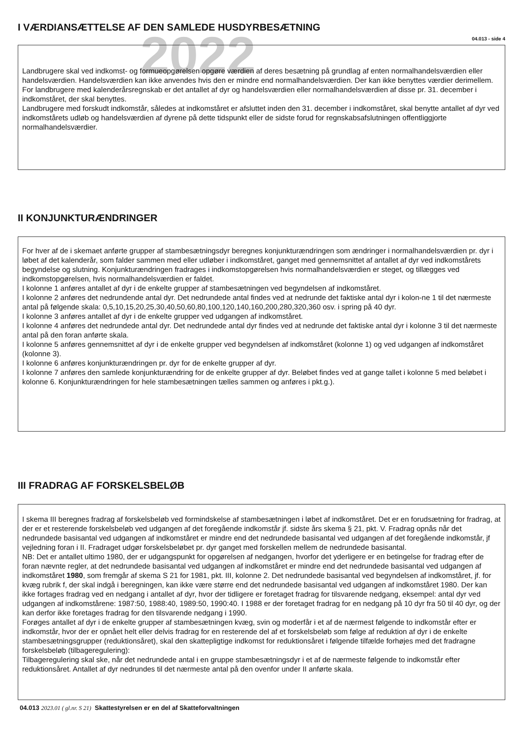2022
I VÆRDIANSÆTTELSE AF DEN SAMLEDE HUSDYRBESÆTNING
04.013 - side 4
Landbrugere skal ved indkomst- og formueopgørelsen opgøre værdien af deres besætning på grundlag af enten normalhandelsværdien eller handelsværdien. Handelsværdien kan ikke anvendes hvis den er mindre end normalhandelsværdien. Der kan ikke benyttes værdier derimellem.
For landbrugere med kalenderårsregnskab er det antallet af dyr og handelsværdien eller normalhandelsværdien af disse pr. 31. december i indkomståret, der skal benyttes.
Landbrugere med forskudt indkomstår, således at indkomståret er afsluttet inden den 31. december i indkomståret, skal benytte antallet af dyr ved indkomstårets udløb og handelsværdien af dyrene på dette tidspunkt eller de sidste forud for regnskabsafslutningen offentliggjorte normalhandelsværdier.
II KONJUNKTURÆNDRINGER
For hver af de i skemaet anførte grupper af stambesætningsdyr beregnes konjunkturændringen som ændringer i normalhandelsværdien pr. dyr i løbet af det kalenderår, som falder sammen med eller udløber i indkomståret, ganget med gennemsnittet af antallet af dyr ved indkomstårets begyndelse og slutning. Konjunkturændringen fradrages i indkomstopgørelsen hvis normalhandelsværdien er steget, og tillægges ved indkomstopgørelsen, hvis normalhandelsværdien er faldet.
I kolonne 1 anføres antallet af dyr i de enkelte grupper af stambesætningen ved begyndelsen af indkomståret.
I kolonne 2 anføres det nedrundende antal dyr. Det nedrundede antal findes ved at nedrunde det faktiske antal dyr i kolon-ne 1 til det nærmeste antal på følgende skala: 0,5,10,15,20,25,30,40,50,60,80,100,120,140,160,200,280,320,360 osv. i spring på 40 dyr.
I kolonne 3 anføres antallet af dyr i de enkelte grupper ved udgangen af indkomståret.
I kolonne 4 anføres det nedrundede antal dyr. Det nedrundede antal dyr findes ved at nedrunde det faktiske antal dyr i kolonne 3 til det nærmeste antal på den foran anførte skala.
I kolonne 5 anføres gennemsnittet af dyr i de enkelte grupper ved begyndelsen af indkomståret (kolonne 1) og ved udgangen af indkomståret (kolonne 3).
I kolonne 6 anføres konjunkturændringen pr. dyr for de enkelte grupper af dyr.
I kolonne 7 anføres den samlede konjunkturændring for de enkelte grupper af dyr. Beløbet findes ved at gange tallet i kolonne 5 med beløbet i kolonne 6. Konjunkturændringen for hele stambesætningen tælles sammen og anføres i pkt.g.).
III FRADRAG AF FORSKELSBELØB
I skema III beregnes fradrag af forskelsbeløb ved formindskelse af stambesætningen i løbet af indkomståret. Det er en forudsætning for fradrag, at der er et resterende forskelsbeløb ved udgangen af det foregående indkomstår jf. sidste års skema § 21, pkt. V. Fradrag opnås når det nedrundede basisantal ved udgangen af indkomståret er mindre end det nedrundede basisantal ved udgangen af det foregående indkomstår, jf vejledning foran i II. Fradraget udgør forskelsbeløbet pr. dyr ganget med forskellen mellem de nedrundede basisantal.
NB: Det er antallet ultimo 1980, der er udgangspunkt for opgørelsen af nedgangen, hvorfor det yderligere er en betingelse for fradrag efter de foran nævnte regler, at det nedrundede basisantal ved udgangen af indkomståret er mindre end det nedrundede basisantal ved udgangen af indkomståret 1980, som fremgår af skema S 21 for 1981, pkt. III, kolonne 2. Det nedrundede basisantal ved begyndelsen af indkomståret, jf. for kvæg rubrik f, der skal indgå i beregningen, kan ikke være større end det nedrundede basisantal ved udgangen af indkomståret 1980. Der kan ikke fortages fradrag ved en nedgang i antallet af dyr, hvor der tidligere er foretaget fradrag for tilsvarende nedgang, eksempel: antal dyr ved udgangen af indkomstårene: 1987:50, 1988:40, 1989:50, 1990:40. I 1988 er der foretaget fradrag for en nedgang på 10 dyr fra 50 til 40 dyr, og der kan derfor ikke foretages fradrag for den tilsvarende nedgang i 1990.
Forøges antallet af dyr i de enkelte grupper af stambesætningen kvæg, svin og moderfår i et af de nærmest følgende to indkomstår efter er indkomstår, hvor der er opnået helt eller delvis fradrag for en resterende del af et forskelsbeløb som følge af reduktion af dyr i de enkelte stambesætningsgrupper (reduktionsåret), skal den skattepligtige indkomst for reduktionsåret i følgende tilfælde forhøjes med det fradragne forskelsbeløb (tilbageregulering):
Tilbageregulering skal ske, når det nedrundede antal i en gruppe stambesætningsdyr i et af de nærmeste følgende to indkomstår efter reduktionsåret. Antallet af dyr nedrundes til det nærmeste antal på den ovenfor under II anførte skala.
04.013 2023.01 ( gl.nr. S 21) Skattestyrelsen er en del af Skatteforvaltningen